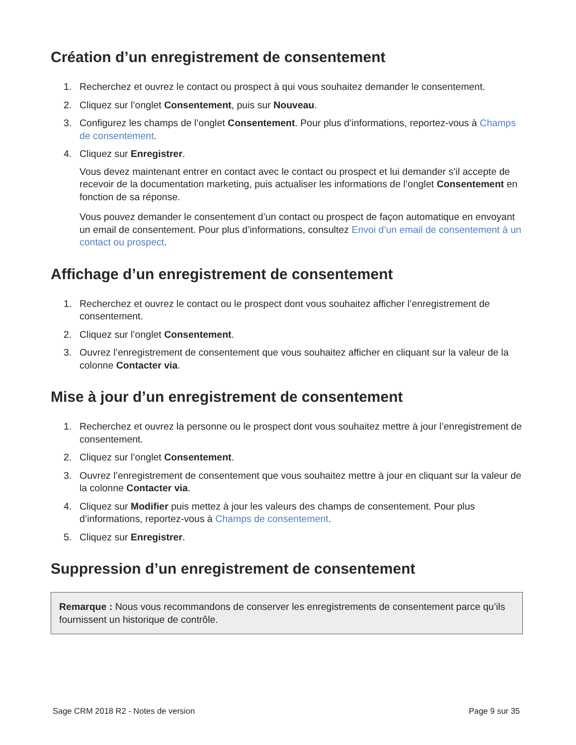Création d’un enregistrement de consentement
1. Recherchez et ouvrez le contact ou prospect à qui vous souhaitez demander le consentement.
2. Cliquez sur l’onglet Consentement, puis sur Nouveau.
3. Configurez les champs de l’onglet Consentement. Pour plus d’informations, reportez-vous à Champs de consentement.
4. Cliquez sur Enregistrer.
Vous devez maintenant entrer en contact avec le contact ou prospect et lui demander s’il accepte de recevoir de la documentation marketing, puis actualiser les informations de l’onglet Consentement en fonction de sa réponse.
Vous pouvez demander le consentement d’un contact ou prospect de façon automatique en envoyant un email de consentement. Pour plus d’informations, consultez Envoi d’un email de consentement à un contact ou prospect.
Affichage d’un enregistrement de consentement
1. Recherchez et ouvrez le contact ou le prospect dont vous souhaitez afficher l’enregistrement de consentement.
2. Cliquez sur l’onglet Consentement.
3. Ouvrez l’enregistrement de consentement que vous souhaitez afficher en cliquant sur la valeur de la colonne Contacter via.
Mise à jour d’un enregistrement de consentement
1. Recherchez et ouvrez la personne ou le prospect dont vous souhaitez mettre à jour l’enregistrement de consentement.
2. Cliquez sur l’onglet Consentement.
3. Ouvrez l’enregistrement de consentement que vous souhaitez mettre à jour en cliquant sur la valeur de la colonne Contacter via.
4. Cliquez sur Modifier puis mettez à jour les valeurs des champs de consentement. Pour plus d’informations, reportez-vous à Champs de consentement.
5. Cliquez sur Enregistrer.
Suppression d’un enregistrement de consentement
Remarque : Nous vous recommandons de conserver les enregistrements de consentement parce qu’ils fournissent un historique de contrôle.
Sage CRM 2018 R2 - Notes de version Page 9 sur 35